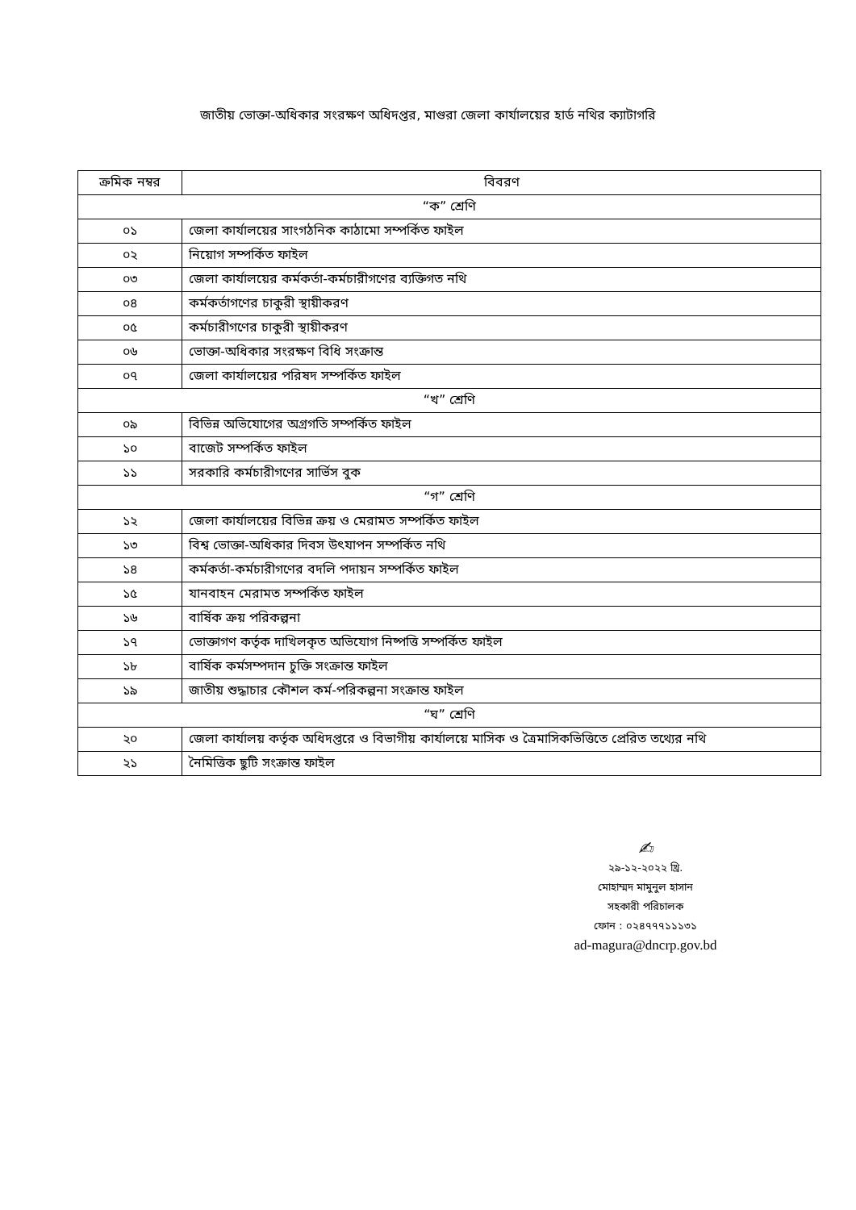জাতীয় ভোক্তা-অধিকার সংরক্ষণ অধিদপ্তর, মাগুরা জেলা কার্যালয়ের হার্ড নথির ক্যাটাগরি
| ক্রমিক নম্বর | বিবরণ |
| --- | --- |
| “ক” শ্রেণি | |
| ০১ | জেলা কার্যালয়ের সাংগঠনিক কাঠামো সম্পর্কিত ফাইল |
| ০২ | নিয়োগ সম্পর্কিত ফাইল |
| ০৩ | জেলা কার্যালয়ের কর্মকর্তা-কর্মচারীগণের ব্যক্তিগত নথি |
| ০৪ | কর্মকর্তাগণের চাকুরী স্থায়ীকরণ |
| ০৫ | কর্মচারীগণের চাকুরী স্থায়ীকরণ |
| ০৬ | ভোক্তা-অধিকার সংরক্ষণ বিধি সংক্রান্ত |
| ০৭ | জেলা কার্যালয়ের পরিষদ সম্পর্কিত ফাইল |
| “খ” শ্রেণি | |
| ০৯ | বিভিন্ন অভিযোগের অগ্রগতি সম্পর্কিত ফাইল |
| ১০ | বাজেট সম্পর্কিত ফাইল |
| ১১ | সরকারি কর্মচারীগণের সার্ভিস বুক |
| “গ” শ্রেণি | |
| ১২ | জেলা কার্যালয়ের বিভিন্ন ক্রয় ও মেরামত সম্পর্কিত ফাইল |
| ১৩ | বিশ্ব ভোক্তা-অধিকার দিবস উৎযাপন সম্পর্কিত নথি |
| ১৪ | কর্মকর্তা-কর্মচারীগণের বদলি পদায়ন সম্পর্কিত ফাইল |
| ১৫ | যানবাহন মেরামত সম্পর্কিত ফাইল |
| ১৬ | বার্ষিক ক্রয় পরিকল্পনা |
| ১৭ | ভোক্তাগণ কর্তৃক দাখিলকৃত অভিযোগ নিষ্পত্তি সম্পর্কিত ফাইল |
| ১৮ | বার্ষিক কর্মসম্পদান চুক্তি সংক্রান্ত ফাইল |
| ১৯ | জাতীয় শুদ্ধাচার কৌশল কর্ম-পরিকল্পনা সংক্রান্ত ফাইল |
| “ঘ” শ্রেণি | |
| ২০ | জেলা কার্যালয় কর্তৃক অধিদপ্তরে ও বিভাগীয় কার্যালয়ে মাসিক ও ত্রৈমাসিকভিত্তিতে প্রেরিত তথ্যের নথি |
| ২১ | নৈমিত্তিক ছুটি সংক্রান্ত ফাইল |
✍
২৯-১২-২০২২ খ্রি.
মোহাম্মদ মামুনুল হাসান
সহকারী পরিচালক
ফোন : ০২৪৭৭৭১১১৩১
ad-magura@dncrp.gov.bd